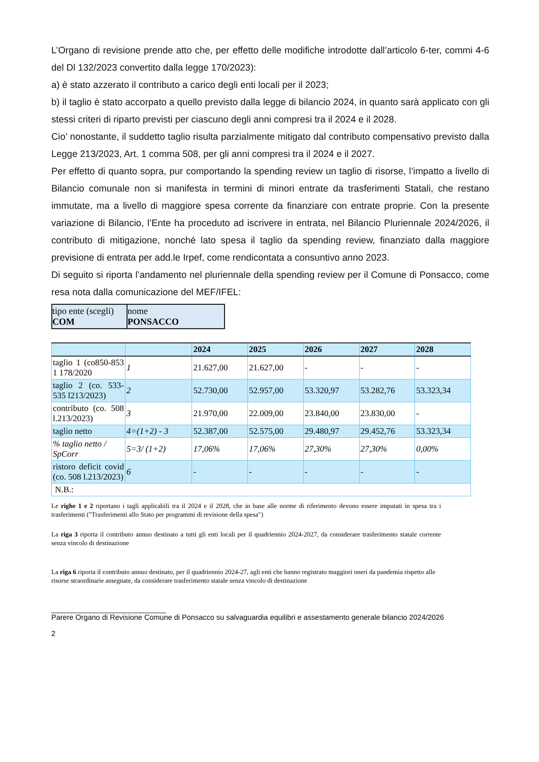L’Organo di revisione prende atto che, per effetto delle modifiche introdotte dall’articolo 6-ter, commi 4-6 del Dl 132/2023 convertito dalla legge 170/2023):
a) è stato azzerato il contributo a carico degli enti locali per il 2023;
b) il taglio è stato accorpato a quello previsto dalla legge di bilancio 2024, in quanto sarà applicato con gli stessi criteri di riparto previsti per ciascuno degli anni compresi tra il 2024 e il 2028.
Cio’ nonostante, il suddetto taglio risulta parzialmente mitigato dal contributo compensativo previsto dalla Legge 213/2023, Art. 1 comma 508, per gli anni compresi tra il 2024 e il 2027.
Per effetto di quanto sopra, pur comportando la spending review un taglio di risorse, l’impatto a livello di Bilancio comunale non si manifesta in termini di minori entrate da trasferimenti Statali, che restano immutate, ma a livello di maggiore spesa corrente da finanziare con entrate proprie. Con la presente variazione di Bilancio, l’Ente ha proceduto ad iscrivere in entrata, nel Bilancio Pluriennale 2024/2026, il contributo di mitigazione, nonché lato spesa il taglio da spending review, finanziato dalla maggiore previsione di entrata per add.le Irpef, come rendicontata a consuntivo anno 2023.
Di seguito si riporta l’andamento nel pluriennale della spending review per il Comune di Ponsacco, come resa nota dalla comunicazione del MEF/IFEL:
| tipo ente (scegli) COM | nome PONSACCO |
| | | 2024 | 2025 | 2026 | 2027 | 2028 |
| --- | --- | --- | --- | --- | --- | --- |
| taglio 1 (co850-853 1 178/2020 | 1 | 21.627,00 | 21.627,00 | - | - | - |
| taglio 2 (co. 533-535 l213/2023) | 2 | 52.730,00 | 52.957,00 | 53.320,97 | 53.282,76 | 53.323,34 |
| contributo (co. 508 l.213/2023) | 3 | 21.970,00 | 22.009,00 | 23.840,00 | 23.830,00 | - |
| taglio netto | 4=(1+2) - 3 | 52.387,00 | 52.575,00 | 29.480,97 | 29.452,76 | 53.323,34 |
| % taglio netto / SpCorr | 5=3/ (1+2) | 17,06% | 17,06% | 27,30% | 27,30% | 0,00% |
| ristoro deficit covid (co. 508 l.213/2023) | 6 | - | - | - | - | - |
| N.B.: | | | | | | |
Le righe 1 e 2 riportano i tagli applicabili tra il 2024 e il 2028, che in base alle norme di riferimento devono essere imputati in spesa tra i trasferimenti ("Trasferimenti allo Stato per programmi di revisione della spesa")
La riga 3 riporta il contributo annuo destinato a tutti gli enti locali per il quadriennio 2024-2027, da considerare trasferimento statale corrente senza vincolo di destinazione
La riga 6 riporta il contributo annuo destinato, per il quadriennio 2024-27, agli enti che hanno registrato maggiori oneri da pandemia rispetto alle risorse straordinarie assegnate, da considerare trasferimento statale senza vincolo di destinazione
____________________________
Parere Organo di Revisione Comune di Ponsacco su salvaguardia equilibri e assestamento generale bilancio 2024/2026
2